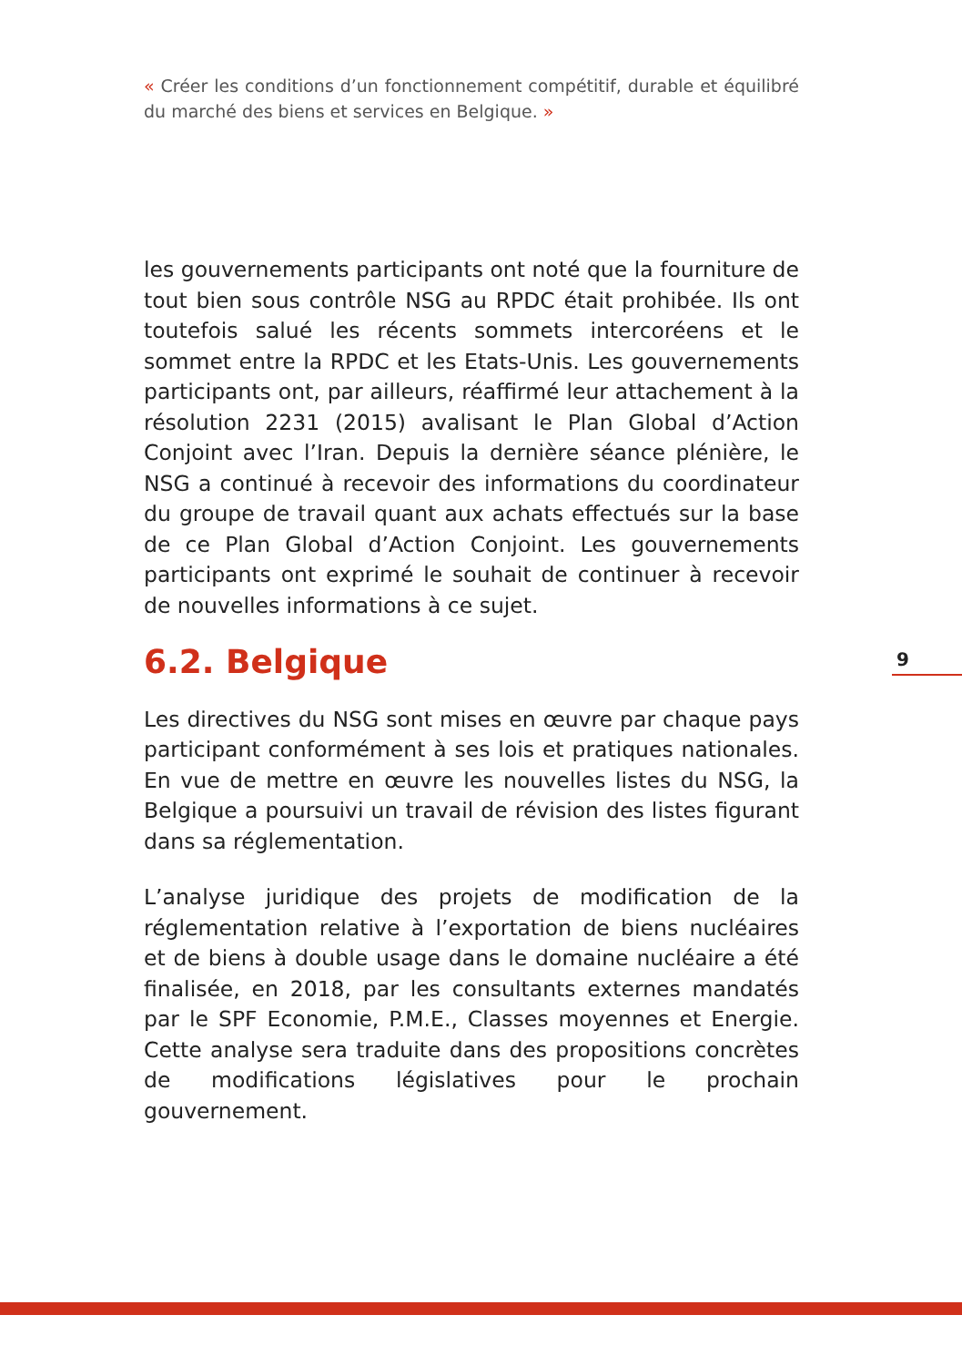« Créer les conditions d’un fonctionnement compétitif, durable et équilibré du marché des biens et services en Belgique. »
les gouvernements participants ont noté que la fourniture de tout bien sous contrôle NSG au RPDC était prohibée. Ils ont toutefois salué les récents sommets intercoréens et le sommet entre la RPDC et les Etats-Unis. Les gouvernements participants ont, par ailleurs, réaffirmé leur attachement à la résolution 2231 (2015) avalisant le Plan Global d’Action Conjoint avec l’Iran. Depuis la dernière séance plénière, le NSG a continué à recevoir des informations du coordinateur du groupe de travail quant aux achats effectués sur la base de ce Plan Global d’Action Conjoint. Les gouvernements participants ont exprimé le souhait de continuer à recevoir de nouvelles informations à ce sujet.
6.2. Belgique
Les directives du NSG sont mises en œuvre par chaque pays participant conformément à ses lois et pratiques nationales. En vue de mettre en œuvre les nouvelles listes du NSG, la Belgique a poursuivi un travail de révision des listes figurant dans sa réglementation.
L’analyse juridique des projets de modification de la réglementation relative à l’exportation de biens nucléaires et de biens à double usage dans le domaine nucléaire a été finalisée, en 2018, par les consultants externes mandatés par le SPF Economie, P.M.E., Classes moyennes et Energie. Cette analyse sera traduite dans des propositions concrètes de modifications législatives pour le prochain gouvernement.
9